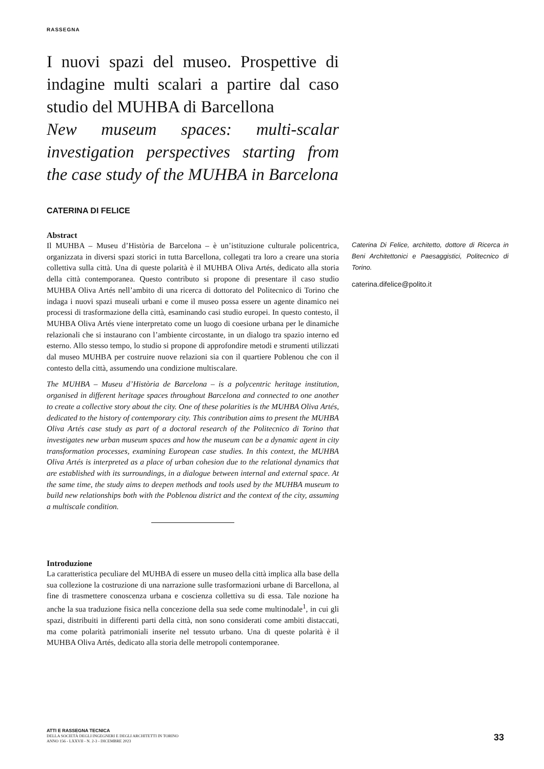RASSEGNA
I nuovi spazi del museo. Prospettive di indagine multi scalari a partire dal caso studio del MUHBA di Barcellona
New museum spaces: multi-scalar investigation perspectives starting from the case study of the MUHBA in Barcelona
CATERINA DI FELICE
Abstract
Il MUHBA – Museu d’Història de Barcelona – è un’istituzione culturale policentrica, organizzata in diversi spazi storici in tutta Barcellona, collegati tra loro a creare una storia collettiva sulla città. Una di queste polarità è il MUHBA Oliva Artés, dedicato alla storia della città contemporanea. Questo contributo si propone di presentare il caso studio MUHBA Oliva Artés nell’ambito di una ricerca di dottorato del Politecnico di Torino che indaga i nuovi spazi museali urbani e come il museo possa essere un agente dinamico nei processi di trasformazione della città, esaminando casi studio europei. In questo contesto, il MUHBA Oliva Artés viene interpretato come un luogo di coesione urbana per le dinamiche relazionali che si instaurano con l’ambiente circostante, in un dialogo tra spazio interno ed esterno. Allo stesso tempo, lo studio si propone di approfondire metodi e strumenti utilizzati dal museo MUHBA per costruire nuove relazioni sia con il quartiere Poblenou che con il contesto della città, assumendo una condizione multiscalare.
The MUHBA – Museu d’Història de Barcelona – is a polycentric heritage institution, organised in different heritage spaces throughout Barcelona and connected to one another to create a collective story about the city. One of these polarities is the MUHBA Oliva Artés, dedicated to the history of contemporary city. This contribution aims to present the MUHBA Oliva Artés case study as part of a doctoral research of the Politecnico di Torino that investigates new urban museum spaces and how the museum can be a dynamic agent in city transformation processes, examining European case studies. In this context, the MUHBA Oliva Artés is interpreted as a place of urban cohesion due to the relational dynamics that are established with its surroundings, in a dialogue between internal and external space. At the same time, the study aims to deepen methods and tools used by the MUHBA museum to build new relationships both with the Poblenou district and the context of the city, assuming a multiscale condition.
Introduzione
La caratteristica peculiare del MUHBA di essere un museo della città implica alla base della sua collezione la costruzione di una narrazione sulle trasformazioni urbane di Barcellona, al fine di trasmettere conoscenza urbana e coscienza collettiva su di essa. Tale nozione ha anche la sua traduzione fisica nella concezione della sua sede come multinodale<sup>1</sup>, in cui gli spazi, distribuiti in differenti parti della città, non sono considerati come ambiti distaccati, ma come polarità patrimoniali inserite nel tessuto urbano. Una di queste polarità è il MUHBA Oliva Artés, dedicato alla storia delle metropoli contemporanee.
Caterina Di Felice, architetto, dottore di Ricerca in Beni Architettonici e Paesaggistici, Politecnico di Torino.
caterina.difelice@polito.it
ATTI E RASSEGNA TECNICA
DELLA SOCIETÀ DEGLI INGEGNERI E DEGLI ARCHITETTI IN TORINO
ANNO 156 - LXXVII - N. 2-3 - DICEMBRE 2023
33